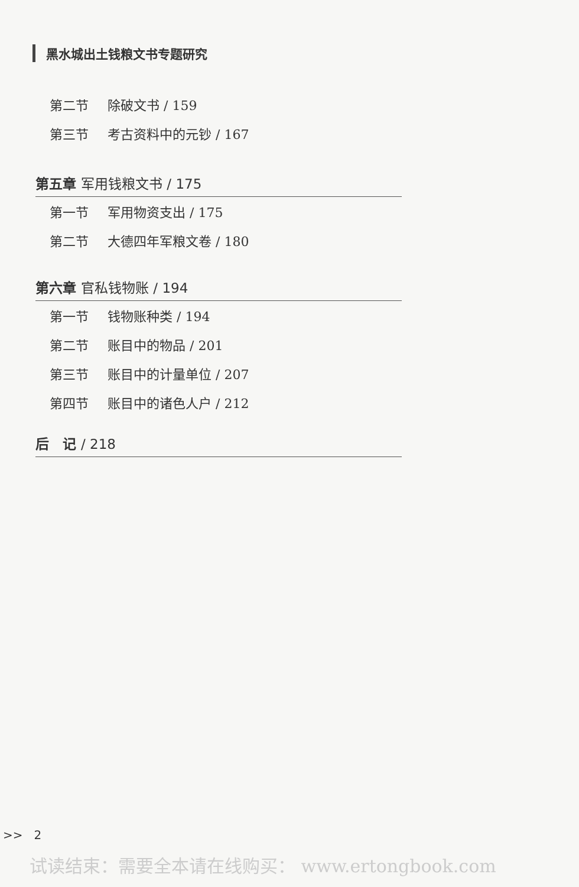黑水城出土钱粮文书专题研究
第二节 除破文书 / 159
第三节 考古资料中的元钞 / 167
第五章 军用钱粮文书 / 175
第一节 军用物资支出 / 175
第二节 大德四年军粮文卷 / 180
第六章 官私钱物账 / 194
第一节 钱物账种类 / 194
第二节 账目中的物品 / 201
第三节 账目中的计量单位 / 207
第四节 账目中的诸色人户 / 212
后　记 / 218
>> 2
试读结束：需要全本请在线购买： www.ertongbook.com